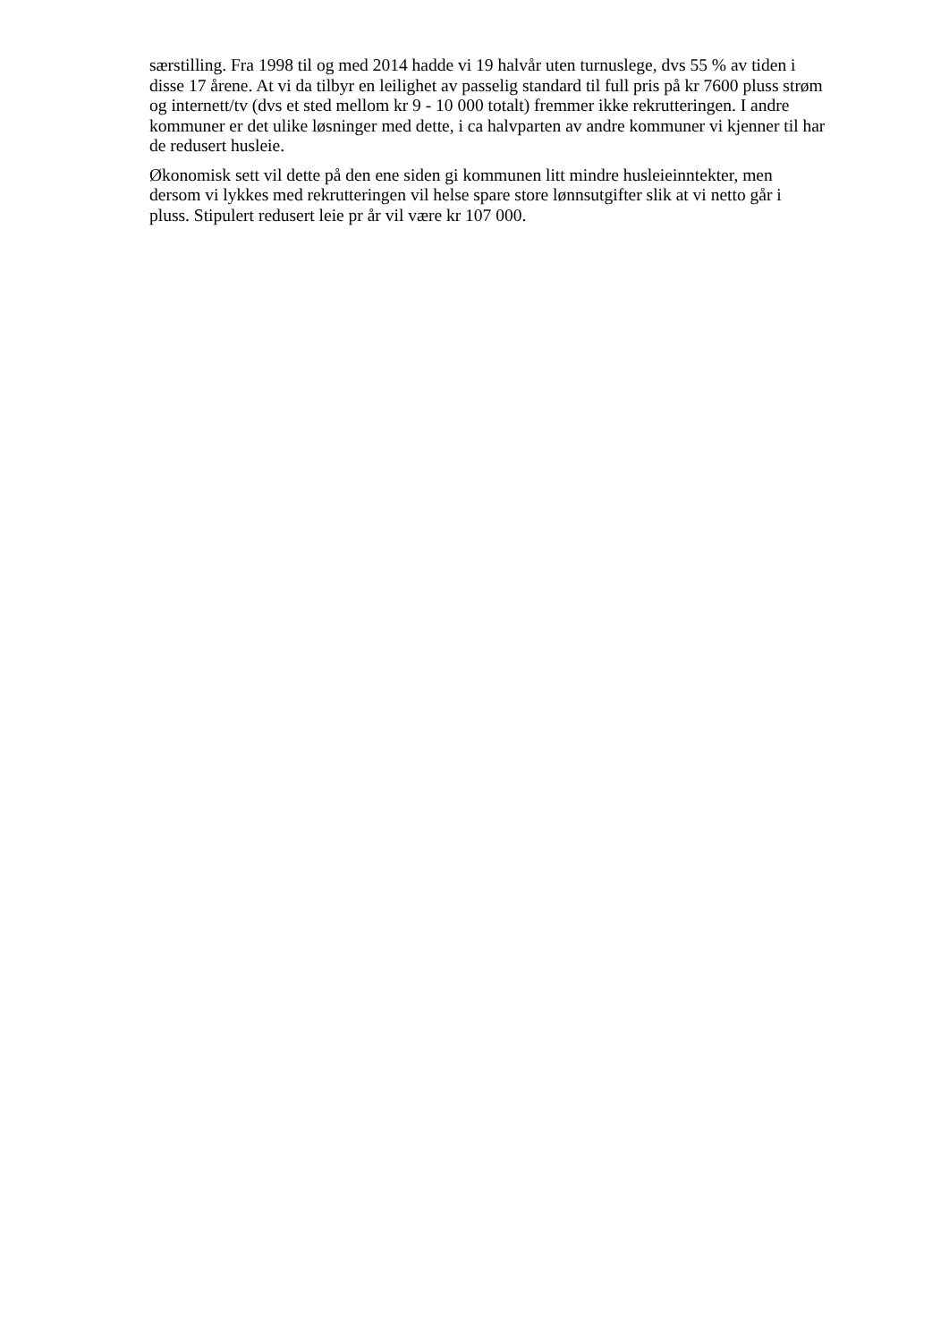særstilling. Fra 1998 til og med 2014 hadde vi 19 halvår uten turnuslege, dvs 55 % av tiden i
disse 17 årene. At vi da tilbyr en leilighet av passelig standard til full pris på kr 7600 pluss strøm
og internett/tv (dvs et sted mellom kr 9 - 10 000 totalt) fremmer ikke rekrutteringen. I andre
kommuner er det ulike løsninger med dette, i ca halvparten av andre kommuner vi kjenner til har
de redusert husleie.
Økonomisk sett vil dette på den ene siden gi kommunen litt mindre husleieinntekter, men
dersom vi lykkes med rekrutteringen vil helse spare store lønnsutgifter slik at vi netto går i
pluss. Stipulert redusert leie pr år vil være kr 107 000.